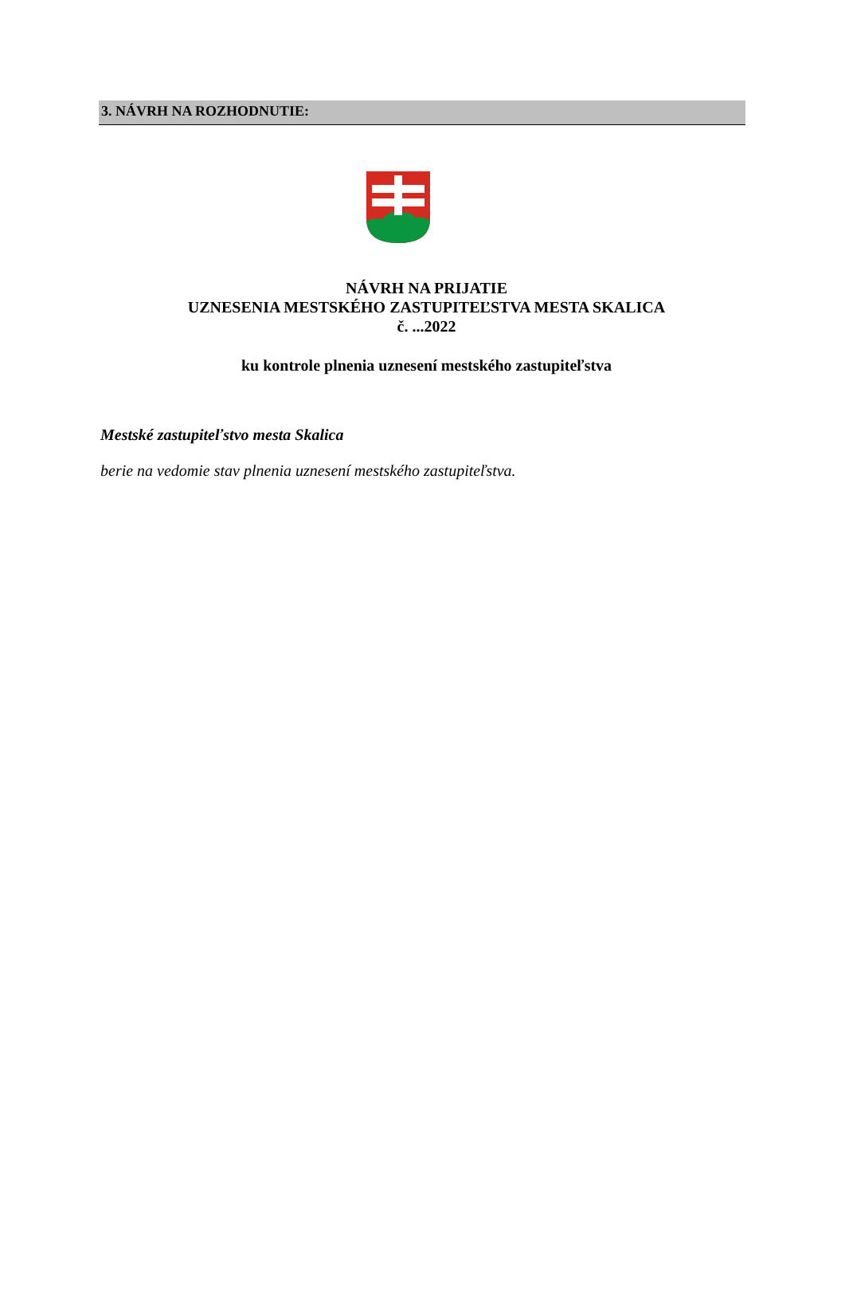3. NÁVRH NA ROZHODNUTIE:
NÁVRH NA PRIJATIE
UZNESENIA MESTSKÉHO ZASTUPITEĽSTVA MESTA SKALICA
č. ...2022
ku kontrole plnenia uznesení mestského zastupiteľstva
Mestské zastupiteľstvo mesta Skalica
berie na vedomie stav plnenia uznesení mestského zastupiteľstva.